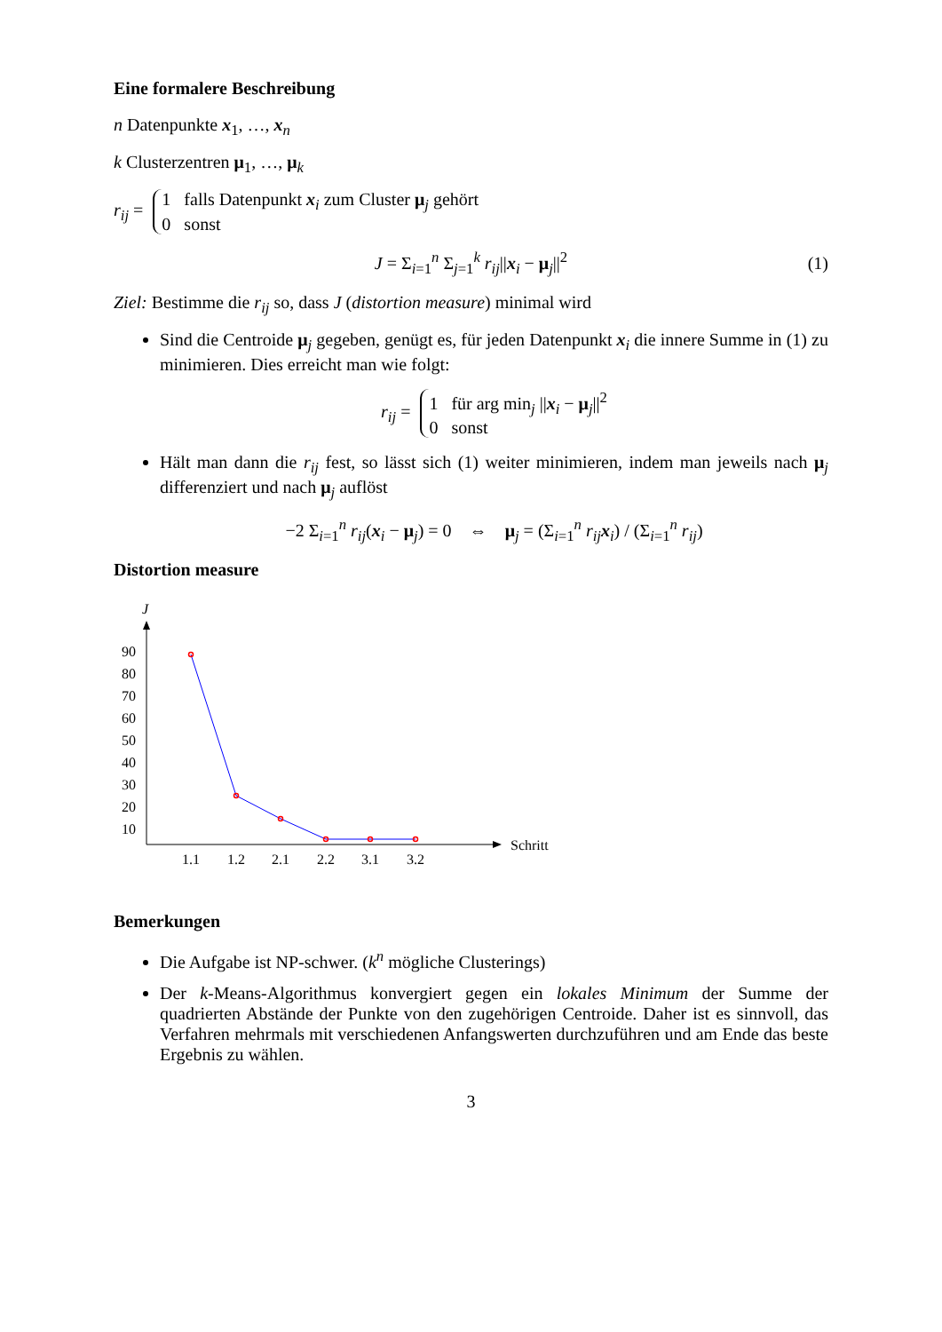Eine formalere Beschreibung
n Datenpunkte x<sub>1</sub>, …, x<sub>n</sub>
k Clusterzentren μ<sub>1</sub>, …, μ<sub>k</sub>
r<sub>ij</sub> = 1 falls Datenpunkt x<sub>i</sub> zum Cluster μ<sub>j</sub> gehört
0 sonst
J = Σ<sub>i=1</sub><sup>n</sup> Σ<sub>j=1</sub><sup>k</sup> r<sub>ij</sub>||x<sub>i</sub> − μ<sub>j</sub>||<sup>2</sup> (1)
Ziel: Bestimme die r<sub>ij</sub> so, dass J (distortion measure) minimal wird
Sind die Centroide μ<sub>j</sub> gegeben, genügt es, für jeden Datenpunkt x<sub>i</sub> die innere Summe in (1) zu minimieren. Dies erreicht man wie folgt:
r<sub>ij</sub> = 1 für arg min<sub>j</sub> ||x<sub>i</sub> − μ<sub>j</sub>||<sup>2</sup>
0 sonst
Hält man dann die r<sub>ij</sub> fest, so lässt sich (1) weiter minimieren, indem man jeweils nach μ<sub>j</sub> differenziert und nach μ<sub>j</sub> auflöst
−2 Σ<sub>i=1</sub><sup>n</sup> r<sub>ij</sub>(x<sub>i</sub> − μ<sub>j</sub>) = 0 ⇔ μ<sub>j</sub> = (Σ<sub>i=1</sub><sup>n</sup> r<sub>ij</sub> x<sub>i</sub>) / (Σ<sub>i=1</sub><sup>n</sup> r<sub>ij</sub>)
Distortion measure
J
Schritt
90
80
70
60
50
40
30
20
10
1.1
1.2
2.1
2.2
3.1
3.2
Bemerkungen
Die Aufgabe ist NP-schwer. (k<sup>n</sup> mögliche Clusterings)
Der k-Means-Algorithmus konvergiert gegen ein lokales Minimum der Summe der quadrierten Abstände der Punkte von den zugehörigen Centroide. Daher ist es sinnvoll, das Verfahren mehrmals mit verschiedenen Anfangswerten durchzuführen und am Ende das beste Ergebnis zu wählen.
3